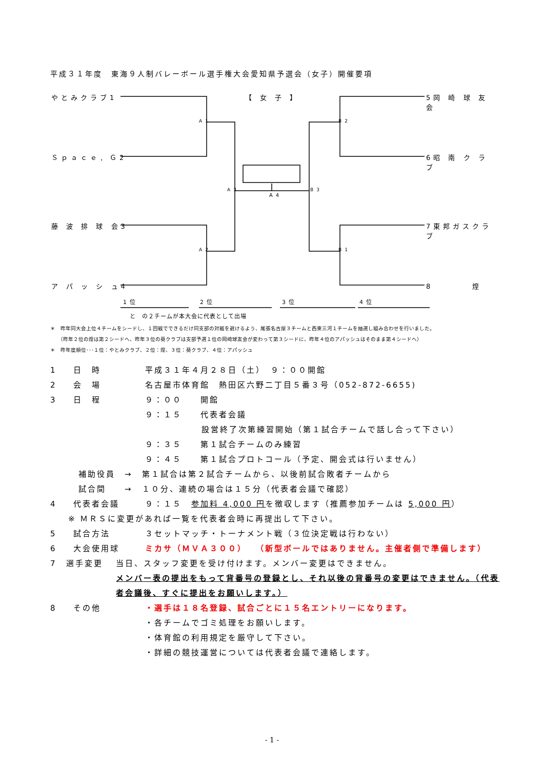平成３１年度　東海９人制バレーボール選手権大会愛知県予選会（女子）開催要項
やとみクラブ1
Ｓｐａｃｅ．Ｇ2
藤 波 排 球 会3
ア パ ッ シ ュ4
【 女 子 】 5岡 崎 球 友 会
6昭 南 ク ラ ブ
7東邦ガスクラブ
8　　　　煌
A1
A2
A3
A4
B2
B1
B3
1位 2位 3位 4位
と　の２チームが本大会に代表として出場
＊　昨年同大会上位４チームをシードし、１回戦でできるだけ同支部の対戦を避けるよう、尾張名古屋３チームと西東三河１チームを抽選し組み合わせを行いました。
　　（昨年２位の煌は第２シードへ、昨年３位の葵クラブは支部予選１位の岡崎球友会が変わって第３シードに、昨年４位のアパッシュはそのまま第４シードへ）
＊　昨年度順位･･･１位：やとみクラブ、２位：煌、３位：葵クラブ、４位：アパッシュ
1 日　時 平成３１年４月２８日（土）　９：００開館
2 会　場 名古屋市体育館　熱田区六野二丁目５番３号（052-872-6655)
3 日　程 ９：００　　開館
９：１５　　代表者会議
設営終了次第練習開始（第１試合チームで話し合って下さい）
９：３５　　第１試合チームのみ練習
９：４５　　第１試合プロトコール（予定、開会式は行いません）
補助役員　→　第１試合は第２試合チームから、以後前試合敗者チームから
試合間　　→　１０分、連続の場合は１５分（代表者会議で確認）
4 代表者会議 ９：１５　参加料 4,000 円を徴収します（推薦参加チームは 5,000 円）
※ ＭＲＳに変更があれば一覧を代表者会時に再提出して下さい。
5 試合方法 ３セットマッチ・トーナメント戦（３位決定戦は行わない）
6 大会使用球 ミカサ（ＭＶＡ３００）　（新型ボールではありません。主催者側で準備します）
7 選手変更 当日、スタッフ変更を受け付けます。メンバー変更はできません。
メンバー表の提出をもって背番号の登録とし、それ以後の背番号の変更はできません。（代表者会議後、すぐに提出をお願いします。）
8 その他 ・選手は１８名登録、試合ごとに１５名エントリーになります。
・各チームでゴミ処理をお願いします。
・体育館の利用規定を厳守して下さい。
・詳細の競技運営については代表者会議で連絡します。
- 1 -